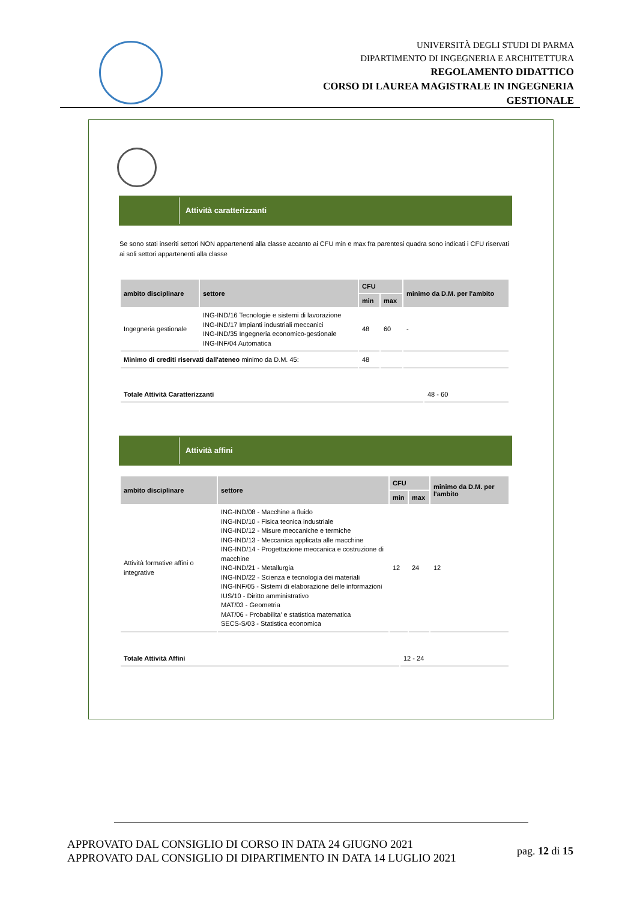UNIVERSITÀ DEGLI STUDI DI PARMA
DIPARTIMENTO DI INGEGNERIA E ARCHITETTURA
REGOLAMENTO DIDATTICO
CORSO DI LAUREA MAGISTRALE IN INGEGNERIA
GESTIONALE
Attività caratterizzanti
Se sono stati inseriti settori NON appartenenti alla classe accanto ai CFU min e max fra parentesi quadra sono indicati i CFU riservati ai soli settori appartenenti alla classe
| ambito disciplinare | settore | CFU | | minimo da D.M. per l'ambito |
| --- | --- | --- | --- | --- |
| | | min | max | |
| Ingegneria gestionale | ING-IND/16 Tecnologie e sistemi di lavorazione ING-IND/17 Impianti industriali meccanici ING-IND/35 Ingegneria economico-gestionale ING-INF/04 Automatica | 48 | 60 | - |
| Minimo di crediti riservati dall'ateneo minimo da D.M. 45: | | 48 | | |
| Totale Attività Caratterizzanti | 48 - 60 |
Attività affini
| ambito disciplinare | settore | CFU | | minimo da D.M. per l'ambito |
| --- | --- | --- | --- | --- |
| | | min | max | |
| Attività formative affini o integrative | ING-IND/08 - Macchine a fluido ING-IND/10 - Fisica tecnica industriale ING-IND/12 - Misure meccaniche e termiche ING-IND/13 - Meccanica applicata alle macchine ING-IND/14 - Progettazione meccanica e costruzione di macchine ING-IND/21 - Metallurgia ING-IND/22 - Scienza e tecnologia dei materiali ING-INF/05 - Sistemi di elaborazione delle informazioni IUS/10 - Diritto amministrativo MAT/03 - Geometria MAT/06 - Probabilita' e statistica matematica SECS-S/03 - Statistica economica | 12 | 24 | 12 |
| Totale Attività Affini | 12 - 24 |
APPROVATO DAL CONSIGLIO DI CORSO IN DATA 24 GIUGNO 2021
APPROVATO DAL CONSIGLIO DI DIPARTIMENTO IN DATA 14 LUGLIO 2021
pag. 12 di 15